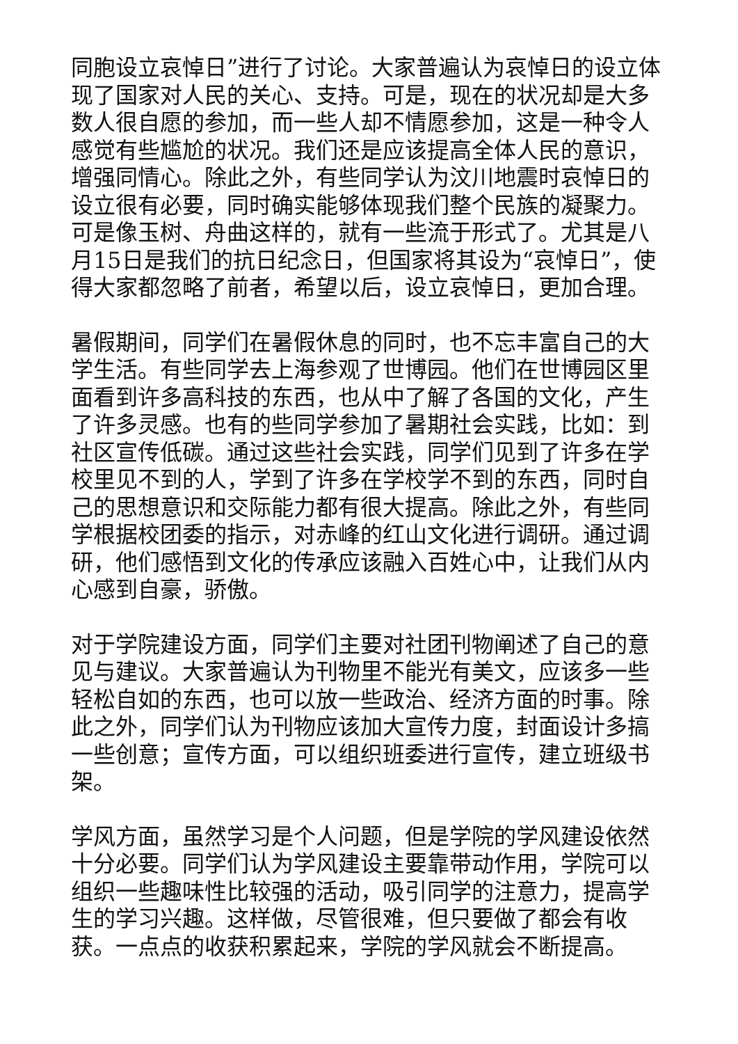同胞设立哀悼日”进行了讨论。大家普遍认为哀悼日的设立体现了国家对人民的关心、支持。可是，现在的状况却是大多数人很自愿的参加，而一些人却不情愿参加，这是一种令人感觉有些尴尬的状况。我们还是应该提高全体人民的意识，增强同情心。除此之外，有些同学认为汶川地震时哀悼日的设立很有必要，同时确实能够体现我们整个民族的凝聚力。可是像玉树、舟曲这样的，就有一些流于形式了。尤其是八月15日是我们的抗日纪念日，但国家将其设为“哀悼日”，使得大家都忽略了前者，希望以后，设立哀悼日，更加合理。
暑假期间，同学们在暑假休息的同时，也不忘丰富自己的大学生活。有些同学去上海参观了世博园。他们在世博园区里面看到许多高科技的东西，也从中了解了各国的文化，产生了许多灵感。也有的些同学参加了暑期社会实践，比如：到社区宣传低碳。通过这些社会实践，同学们见到了许多在学校里见不到的人，学到了许多在学校学不到的东西，同时自己的思想意识和交际能力都有很大提高。除此之外，有些同学根据校团委的指示，对赤峰的红山文化进行调研。通过调研，他们感悟到文化的传承应该融入百姓心中，让我们从内心感到自豪，骄傲。
对于学院建设方面，同学们主要对社团刊物阐述了自己的意见与建议。大家普遍认为刊物里不能光有美文，应该多一些轻松自如的东西，也可以放一些政治、经济方面的时事。除此之外，同学们认为刊物应该加大宣传力度，封面设计多搞一些创意；宣传方面，可以组织班委进行宣传，建立班级书架。
学风方面，虽然学习是个人问题，但是学院的学风建设依然十分必要。同学们认为学风建设主要靠带动作用，学院可以组织一些趣味性比较强的活动，吸引同学的注意力，提高学生的学习兴趣。这样做，尽管很难，但只要做了都会有收获。一点点的收获积累起来，学院的学风就会不断提高。